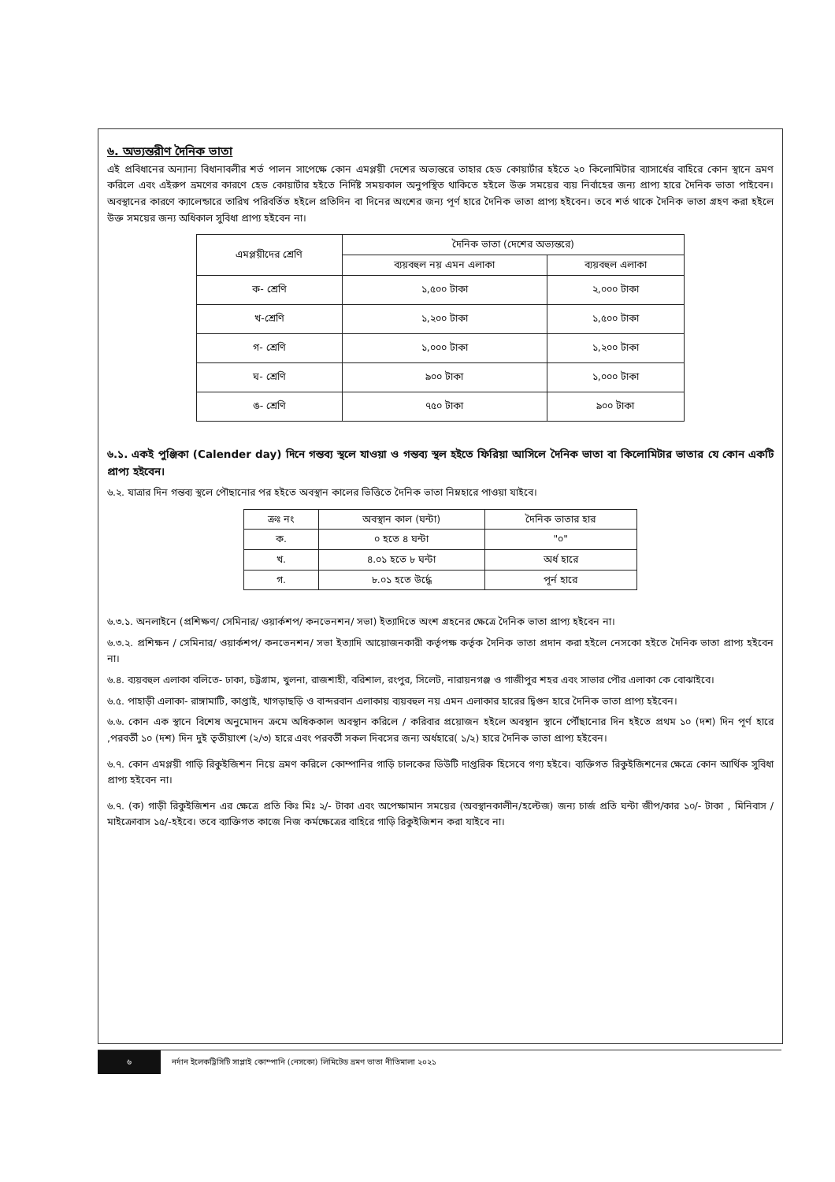৬. অভ্যন্তরীণ দৈনিক ভাতা
এই প্রবিধানের অন্যান্য বিধানাবলীর শর্ত পালন সাপেক্ষে কোন এমপ্লয়ী দেশের অভ্যন্তরে তাহার হেড কোয়ার্টার হইতে ২০ কিলোমিটার ব্যাসার্ধের বাহিরে কোন স্থানে ভ্রমণ করিলে এবং এইরুপ ভ্রমণের কারণে হেড কোয়ার্টার হইতে নির্দিষ্ট সময়কাল অনুপস্থিত থাকিতে হইলে উক্ত সময়ের ব্যয় নির্বাহের জন্য প্রাপ্য হারে দৈনিক ভাতা পাইবেন। অবস্থানের কারণে ক্যালেন্ডারে তারিখ পরিবর্তিত হইলে প্রতিদিন বা দিনের অংশের জন্য পূর্ণ হারে দৈনিক ভাতা প্রাপ্য হইবেন। তবে শর্ত থাকে দৈনিক ভাতা গ্রহণ করা হইলে উক্ত সময়ের জন্য অধিকাল সুবিধা প্রাপ্য হইবেন না।
| এমপ্লয়ীদের শ্রেণি | দৈনিক ভাতা (দেশের অভ্যন্তরে) | |
| --- | --- | --- |
| | ব্যয়বহুল নয় এমন এলাকা | ব্যয়বহুল এলাকা |
| ক- শ্রেণি | ১,৫০০ টাকা | ২,০০০ টাকা |
| খ-শ্রেণি | ১,২০০ টাকা | ১,৫০০ টাকা |
| গ- শ্রেণি | ১,০০০ টাকা | ১,২০০ টাকা |
| ঘ- শ্রেণি | ৯০০ টাকা | ১,০০০ টাকা |
| ঙ- শ্রেণি | ৭৫০ টাকা | ৯০০ টাকা |
৬.১. একই পুঞ্জিকা (Calender day) দিনে গন্তব্য স্থলে যাওয়া ও গন্তব্য স্থল হইতে ফিরিয়া আসিলে দৈনিক ভাতা বা কিলোমিটার ভাতার যে কোন একটি প্রাপ্য হইবেন।
৬.২. যাত্রার দিন গন্তব্য স্থলে পৌছানোর পর হইতে অবস্থান কালের ভিত্তিতে দৈনিক ভাতা নিম্নহারে পাওয়া যাইবে।
| ক্রঃ নং | অবস্থান কাল (ঘন্টা) | দৈনিক ভাতার হার |
| --- | --- | --- |
| ক. | ০ হতে ৪ ঘন্টা | "০" |
| খ. | ৪.০১ হতে ৮ ঘন্টা | অর্ধ হারে |
| গ. | ৮.০১ হতে উর্দ্ধে | পূর্ন হারে |
৬.৩.১. অনলাইনে (প্রশিক্ষণ/ সেমিনার/ ওয়ার্কশপ/ কনভেনশন/ সভা) ইত্যাদিতে অংশ গ্রহনের ক্ষেত্রে দৈনিক ভাতা প্রাপ্য হইবেন না।
৬.৩.২. প্রশিক্ষন / সেমিনার/ ওয়ার্কশপ/ কনভেনশন/ সভা ইত্যাদি আয়োজনকারী কর্তৃপক্ষ কর্তৃক দৈনিক ভাতা প্রদান করা হইলে নেসকো হইতে দৈনিক ভাতা প্রাপ্য হইবেন না।
৬.৪. ব্যয়বহুল এলাকা বলিতে- ঢাকা, চট্টগ্রাম, খুলনা, রাজশাহী, বরিশাল, রংপুর, সিলেট, নারায়নগঞ্জ ও গাজীপুর শহর এবং সাভার পৌর এলাকা কে বোঝাইবে।
৬.৫. পাহাড়ী এলাকা- রাঙ্গামাটি, কাপ্তাই, খাগড়াছড়ি ও বান্দরবান এলাকায় ব্যয়বহুল নয় এমন এলাকার হারের দ্বিগুন হারে দৈনিক ভাতা প্রাপ্য হইবেন।
৬.৬. কোন এক স্থানে বিশেষ অনুমোদন ক্রমে অধিককাল অবস্থান করিলে / করিবার প্রয়োজন হইলে অবস্থান স্থানে পৌঁছানোর দিন হইতে প্রথম ১০ (দশ) দিন পূর্ণ হারে ,পরবর্তী ১০ (দশ) দিন দুই তৃতীয়াংশ (২/৩) হারে এবং পরবর্তী সকল দিবসের জন্য অর্ধহারে( ১/২) হারে দৈনিক ভাতা প্রাপ্য হইবেন।
৬.৭. কোন এমপ্লয়ী গাড়ি রিকুইজিশন নিয়ে ভ্রমণ করিলে কোম্পানির গাড়ি চালকের ডিউটি দাপ্তরিক হিসেবে গণ্য হইবে। ব্যক্তিগত রিকুইজিশনের ক্ষেত্রে কোন আর্থিক সুবিধা প্রাপ্য হইবেন না।
৬.৭. (ক) গাড়ী রিকুইজিশন এর ক্ষেত্রে প্রতি কিঃ মিঃ ২/- টাকা এবং অপেক্ষামান সময়ের (অবস্থানকালীন/হল্টেজ) জন্য চার্জ প্রতি ঘন্টা জীপ/কার ১০/- টাকা , মিনিবাস /মাইক্রোবাস ১৫/-হইবে। তবে ব্যাক্তিগত কাজে নিজ কর্মক্ষেত্রের বাহিরে গাড়ি রিকুইজিশন করা যাইবে না।
৬
নর্দান ইলেকট্রিসিটি সাপ্লাই কোম্পানি (নেসকো) লিমিটেড ভ্রমণ ভাতা নীতিমালা ২০২১